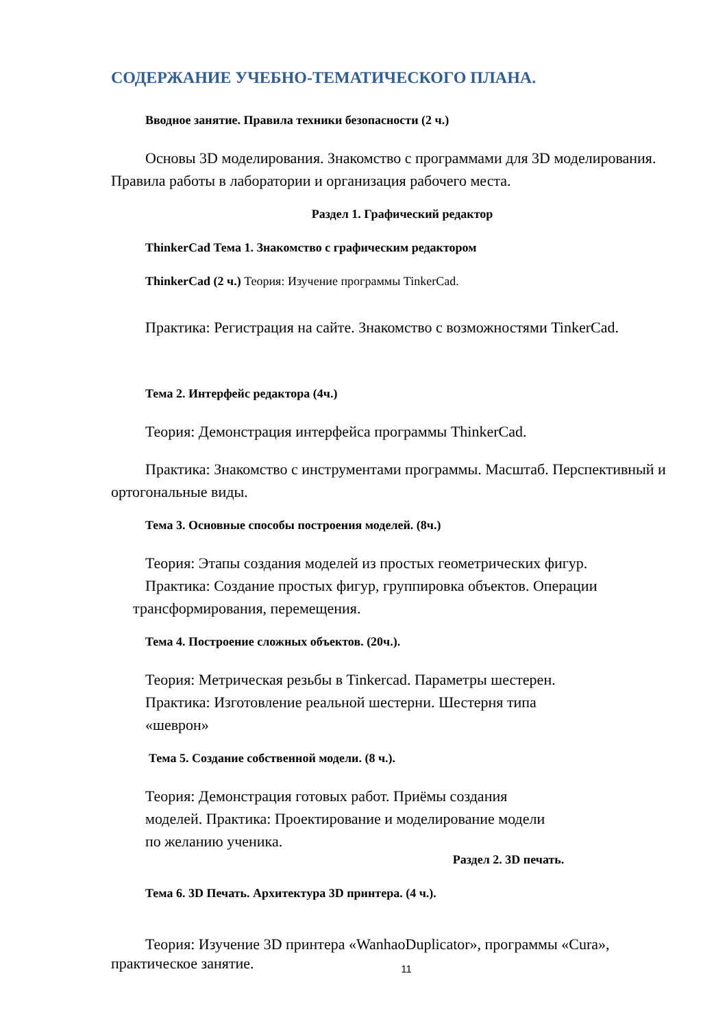СОДЕРЖАНИЕ УЧЕБНО-ТЕМАТИЧЕСКОГО ПЛАНА.
Вводное занятие. Правила техники безопасности (2 ч.)
Основы 3D моделирования. Знакомство с программами для 3D моделирования. Правила работы в лаборатории и организация рабочего места.
Раздел 1. Графический редактор
ThinkerCad Тема 1. Знакомство с графическим редактором
ThinkerCad (2 ч.) Теория: Изучение программы TinkerCad.
Практика: Регистрация на сайте. Знакомство с возможностями TinkerCad.
Тема 2. Интерфейс редактора (4ч.)
Теория: Демонстрация интерфейса программы ThinkerCad.
Практика: Знакомство с инструментами программы. Масштаб. Перспективный и ортогональные виды.
Тема 3. Основные способы построения моделей. (8ч.)
Теория: Этапы создания моделей из простых геометрических фигур.
Практика: Создание простых фигур, группировка объектов. Операции трансформирования, перемещения.
Тема 4. Построение сложных объектов. (20ч.).
Теория: Метрическая резьбы в Tinkercad. Параметры шестерен. Практика: Изготовление реальной шестерни. Шестерня типа «шеврон»
Тема 5. Создание собственной модели. (8 ч.).
Теория: Демонстрация готовых работ. Приёмы создания моделей. Практика: Проектирование и моделирование модели по желанию ученика.
Раздел 2. 3D печать.
Тема 6. 3D Печать. Архитектура 3D принтера. (4 ч.).
Теория: Изучение 3D принтера «WanhaoDuplicator», программы «Cura», практическое занятие.
11